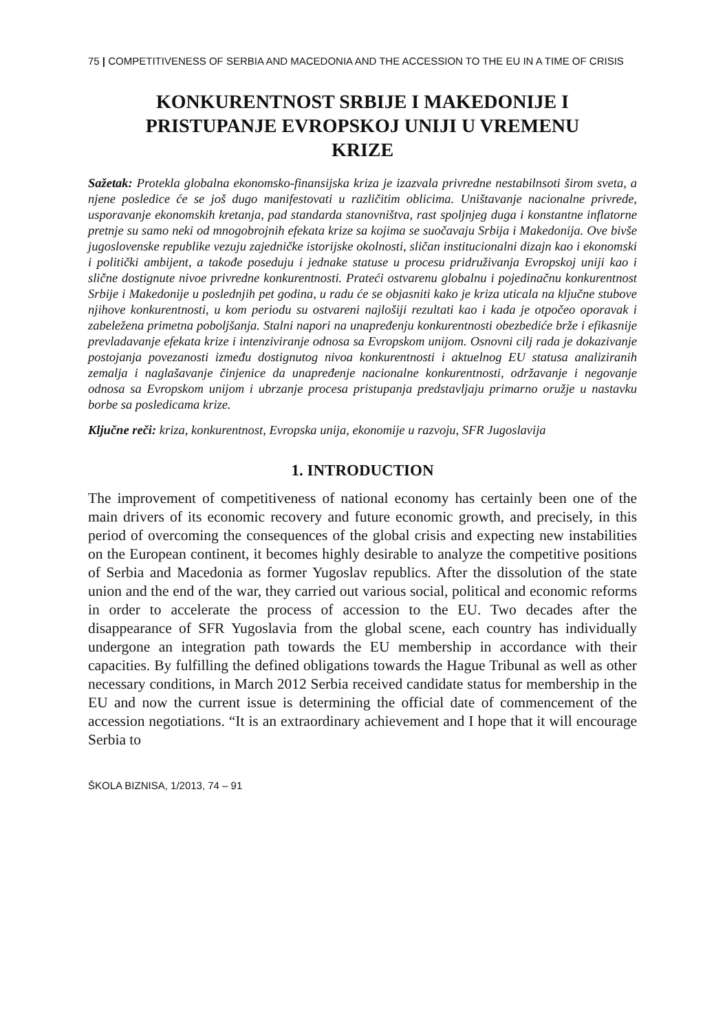75 | COMPETITIVENESS OF SERBIA AND MACEDONIA AND THE ACCESSION TO THE EU IN A TIME OF CRISIS
KONKURENTNOST SRBIJE I MAKEDONIJE I PRISTUPANJE EVROPSKOJ UNIJI U VREMENU KRIZE
Sažetak: Protekla globalna ekonomsko-finansijska kriza je izazvala privredne nestabilnsoti širom sveta, a njene posledice će se još dugo manifestovati u različitim oblicima. Uništavanje nacionalne privrede, usporavanje ekonomskih kretanja, pad standarda stanovništva, rast spoljnjeg duga i konstantne inflatorne pretnje su samo neki od mnogobrojnih efekata krize sa kojima se suočavaju Srbija i Makedonija. Ove bivše jugoslovenske republike vezuju zajedničke istorijske okolnosti, sličan institucionalni dizajn kao i ekonomski i politički ambijent, a takođe poseduju i jednake statuse u procesu pridruživanja Evropskoj uniji kao i slične dostignute nivoe privredne konkurentnosti. Prateći ostvarenu globalnu i pojedinačnu konkurentnost Srbije i Makedonije u poslednjih pet godina, u radu će se objasniti kako je kriza uticala na ključne stubove njihove konkurentnosti, u kom periodu su ostvareni najlošiji rezultati kao i kada je otpočeo oporavak i zabeležena primetna poboljšanja. Stalni napori na unapređenju konkurentnosti obezbediće brže i efikasnije prevladavanje efekata krize i intenziviranje odnosa sa Evropskom unijom. Osnovni cilj rada je dokazivanje postojanja povezanosti između dostignutog nivoa konkurentnosti i aktuelnog EU statusa analiziranih zemalja i naglašavanje činjenice da unapređenje nacionalne konkurentnosti, održavanje i negovanje odnosa sa Evropskom unijom i ubrzanje procesa pristupanja predstavljaju primarno oružje u nastavku borbe sa posledicama krize.
Ključne reči: kriza, konkurentnost, Evropska unija, ekonomije u razvoju, SFR Jugoslavija
1. INTRODUCTION
The improvement of competitiveness of national economy has certainly been one of the main drivers of its economic recovery and future economic growth, and precisely, in this period of overcoming the consequences of the global crisis and expecting new instabilities on the European continent, it becomes highly desirable to analyze the competitive positions of Serbia and Macedonia as former Yugoslav republics. After the dissolution of the state union and the end of the war, they carried out various social, political and economic reforms in order to accelerate the process of accession to the EU. Two decades after the disappearance of SFR Yugoslavia from the global scene, each country has individually undergone an integration path towards the EU membership in accordance with their capacities. By fulfilling the defined obligations towards the Hague Tribunal as well as other necessary conditions, in March 2012 Serbia received candidate status for membership in the EU and now the current issue is determining the official date of commencement of the accession negotiations. “It is an extraordinary achievement and I hope that it will encourage Serbia to
ŠKOLA BIZNISA, 1/2013, 74 – 91